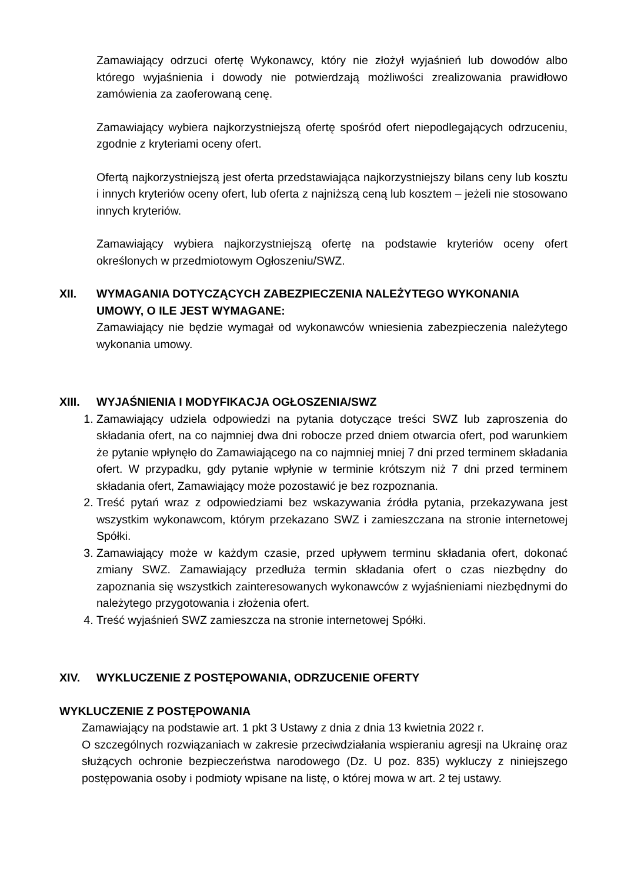Zamawiający odrzuci ofertę Wykonawcy, który nie złożył wyjaśnień lub dowodów albo którego wyjaśnienia i dowody nie potwierdzają możliwości zrealizowania prawidłowo zamówienia za zaoferowaną cenę.
Zamawiający wybiera najkorzystniejszą ofertę spośród ofert niepodlegających odrzuceniu, zgodnie z kryteriami oceny ofert.
Ofertą najkorzystniejszą jest oferta przedstawiająca najkorzystniejszy bilans ceny lub kosztu i innych kryteriów oceny ofert, lub oferta z najniższą ceną lub kosztem – jeżeli nie stosowano innych kryteriów.
Zamawiający wybiera najkorzystniejszą ofertę na podstawie kryteriów oceny ofert określonych w przedmiotowym Ogłoszeniu/SWZ.
XII. WYMAGANIA DOTYCZĄCYCH ZABEZPIECZENIA NALEŻYTEGO WYKONANIA UMOWY, O ILE JEST WYMAGANE:
Zamawiający nie będzie wymagał od wykonawców wniesienia zabezpieczenia należytego wykonania umowy.
XIII. WYJAŚNIENIA I MODYFIKACJA OGŁOSZENIA/SWZ
1. Zamawiający udziela odpowiedzi na pytania dotyczące treści SWZ lub zaproszenia do składania ofert, na co najmniej dwa dni robocze przed dniem otwarcia ofert, pod warunkiem że pytanie wpłynęło do Zamawiającego na co najmniej mniej 7 dni przed terminem składania ofert. W przypadku, gdy pytanie wpłynie w terminie krótszym niż 7 dni przed terminem składania ofert, Zamawiający może pozostawić je bez rozpoznania.
2. Treść pytań wraz z odpowiedziami bez wskazywania źródła pytania, przekazywana jest wszystkim wykonawcom, którym przekazano SWZ i zamieszczana na stronie internetowej Spółki.
3. Zamawiający może w każdym czasie, przed upływem terminu składania ofert, dokonać zmiany SWZ. Zamawiający przedłuża termin składania ofert o czas niezbędny do zapoznania się wszystkich zainteresowanych wykonawców z wyjaśnieniami niezbędnymi do należytego przygotowania i złożenia ofert.
4. Treść wyjaśnień SWZ zamieszcza na stronie internetowej Spółki.
XIV. WYKLUCZENIE Z POSTĘPOWANIA, ODRZUCENIE OFERTY
WYKLUCZENIE Z POSTĘPOWANIA
Zamawiający na podstawie art. 1 pkt 3 Ustawy z dnia z dnia 13 kwietnia 2022 r.
O szczególnych rozwiązaniach w zakresie przeciwdziałania wspieraniu agresji na Ukrainę oraz służących ochronie bezpieczeństwa narodowego (Dz. U poz. 835) wykluczy z niniejszego postępowania osoby i podmioty wpisane na listę, o której mowa w art. 2 tej ustawy.